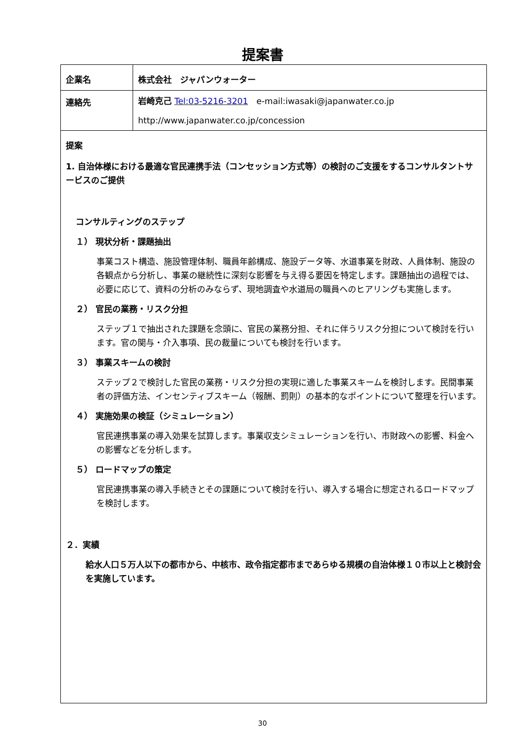提案書
| 企業名 | 株式会社 ジャパンウォーター |
| 連絡先 | 岩崎克己 Tel:03-5216-3201 e-mail:iwasaki@japanwater.co.jp http://www.japanwater.co.jp/concession |
| 提案 1. 自治体様における最適な官民連携手法（コンセッション方式等）の検討のご支援をするコンサルタントサービスのご提供 コンサルティングのステップ １） 現状分析・課題抽出 事業コスト構造、施設管理体制、職員年齢構成、施設データ等、水道事業を財政、人員体制、施設の各観点から分析し、事業の継続性に深刻な影響を与え得る要因を特定します。課題抽出の過程では、必要に応じて、資料の分析のみならず、現地調査や水道局の職員へのヒアリングも実施します。 ２） 官民の業務・リスク分担 ステップ１で抽出された課題を念頭に、官民の業務分担、それに伴うリスク分担について検討を行います。官の関与・介入事項、民の裁量についても検討を行います。 ３） 事業スキームの検討 ステップ２で検討した官民の業務・リスク分担の実現に適した事業スキームを検討します。民間事業者の評価方法、インセンティブスキーム（報酬、罰則）の基本的なポイントについて整理を行います。 ４） 実施効果の検証（シミュレーション） 官民連携事業の導入効果を試算します。事業収支シミュレーションを行い、市財政への影響、料金への影響などを分析します。 ５） ロードマップの策定 官民連携事業の導入手続きとその課題について検討を行い、導入する場合に想定されるロードマップを検討します。 ２．実績 給水人口５万人以下の都市から、中核市、政令指定都市まであらゆる規模の自治体様１０市以上と検討会を実施しています。 | |
30